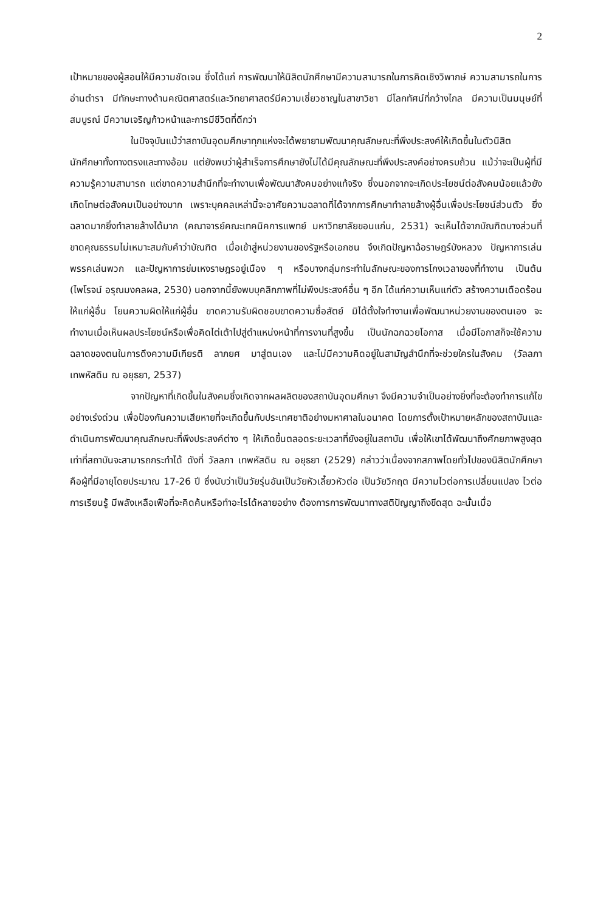2
เป้าหมายของผู้สอนให้มีความชัดเจน ซึ่งได้แก่ การพัฒนาให้นิสิตนักศึกษามีความสามารถในการคิดเชิงวิพากษ์ ความสามารถในการอ่านตำรา มีทักษะทางด้านคณิตศาสตร์และวิทยาศาสตร์มีความเชี่ยวชาญในสาขาวิชา มีโลกทัศน์ที่กว้างไกล มีความเป็นมนุษย์ที่สมบูรณ์ มีความเจริญก้าวหน้าและการมีชีวิตที่ดีกว่า
ในปัจจุบันแม้ว่าสถาบันอุดมศึกษาทุกแห่งจะได้พยายามพัฒนาคุณลักษณะที่พึงประสงค์ให้เกิดขึ้นในตัวนิสิตนักศึกษาทั้งทางตรงและทางอ้อม แต่ยังพบว่าผู้สำเร็จการศึกษายังไม่ได้มีคุณลักษณะที่พึงประสงค์อย่างครบถ้วน แม้ว่าจะเป็นผู้ที่มีความรู้ความสามารถ แต่ขาดความสำนึกที่จะทำงานเพื่อพัฒนาสังคมอย่างแท้จริง ซึ่งนอกจากจะเกิดประโยชน์ต่อสังคมน้อยแล้วยังเกิดโทษต่อสังคมเป็นอย่างมาก เพราะบุคคลเหล่านี้จะอาศัยความฉลาดที่ได้จากการศึกษาทำลายล้างผู้อื่นเพื่อประโยชน์ส่วนตัว ยิ่งฉลาดมากยิ่งทำลายล้างได้มาก (คณาจารย์คณะเทคนิคการแพทย์ มหาวิทยาลัยขอนแก่น, 2531) จะเห็นได้จากบัณฑิตบางส่วนที่ขาดคุณธรรมไม่เหมาะสมกับคำว่าบัณฑิต เมื่อเข้าสู่หน่วยงานของรัฐหรือเอกชน จึงเกิดปัญหาฉ้อราษฎร์บังหลวง ปัญหาการเล่นพรรคเล่นพวก และปัญหาการข่มเหงราษฎรอยู่เนือง ๆ หรือบางกลุ่มกระทำในลักษณะของการโกงเวลาของที่ทำงาน เป็นต้น (ไพโรจน์ อรุณมงคลผล, 2530) นอกจากนี้ยังพบบุคลิกภาพที่ไม่พึงประสงค์อื่น ๆ อีก ได้แก่ความเห็นแก่ตัว สร้างความเดือดร้อนให้แก่ผู้อื่น โยนความผิดให้แก่ผู้อื่น ขาดความรับผิดชอบขาดความซื่อสัตย์ มิได้ตั้งใจทำงานเพื่อพัฒนาหน่วยงานของตนเอง จะทำงานเมื่อเห็นผลประโยชน์หรือเพื่อคิดไต่เต้าไปสู่ตำแหน่งหน้าที่การงานที่สูงขึ้น เป็นนักฉกฉวยโอกาส เมื่อมีโอกาสก็จะใช้ความฉลาดของตนในการดึงความมีเกียรติ ลาภยศ มาสู่ตนเอง และไม่มีความคิดอยู่ในสามัญสำนึกที่จะช่วยใครในสังคม (วัลลภา เทพหัสดิน ณ อยุธยา, 2537)
จากปัญหาที่เกิดขึ้นในสังคมซึ่งเกิดจากผลผลิตของสถาบันอุดมศึกษา จึงมีความจำเป็นอย่างยิ่งที่จะต้องทำการแก้ไขอย่างเร่งด่วน เพื่อป้องกันความเสียหายที่จะเกิดขึ้นกับประเทศชาติอย่างมหาศาลในอนาคต โดยการตั้งเป้าหมายหลักของสถาบันและดำเนินการพัฒนาคุณลักษณะที่พึงประสงค์ต่าง ๆ ให้เกิดขึ้นตลอดระยะเวลาที่ยังอยู่ในสถาบัน เพื่อให้เขาได้พัฒนาถึงศักยภาพสูงสุด เท่าที่สถาบันจะสามารถกระทำได้ ดังที่ วัลลภา เทพหัสดิน ณ อยุธยา (2529) กล่าวว่าเนื่องจากสภาพโดยทั่วไปของนิสิตนักศึกษา คือผู้ที่มีอายุโดยประมาณ 17-26 ปี ซึ่งนับว่าเป็นวัยรุ่นอันเป็นวัยหัวเลี้ยวหัวต่อ เป็นวัยวิกฤต มีความไวต่อการเปลี่ยนแปลง ไวต่อการเรียนรู้ มีพลังเหลือเฟือที่จะคิดค้นหรือทำอะไรได้หลายอย่าง ต้องการการพัฒนาทางสติปัญญาถึงขีดสุด ฉะนั้นเมื่อ